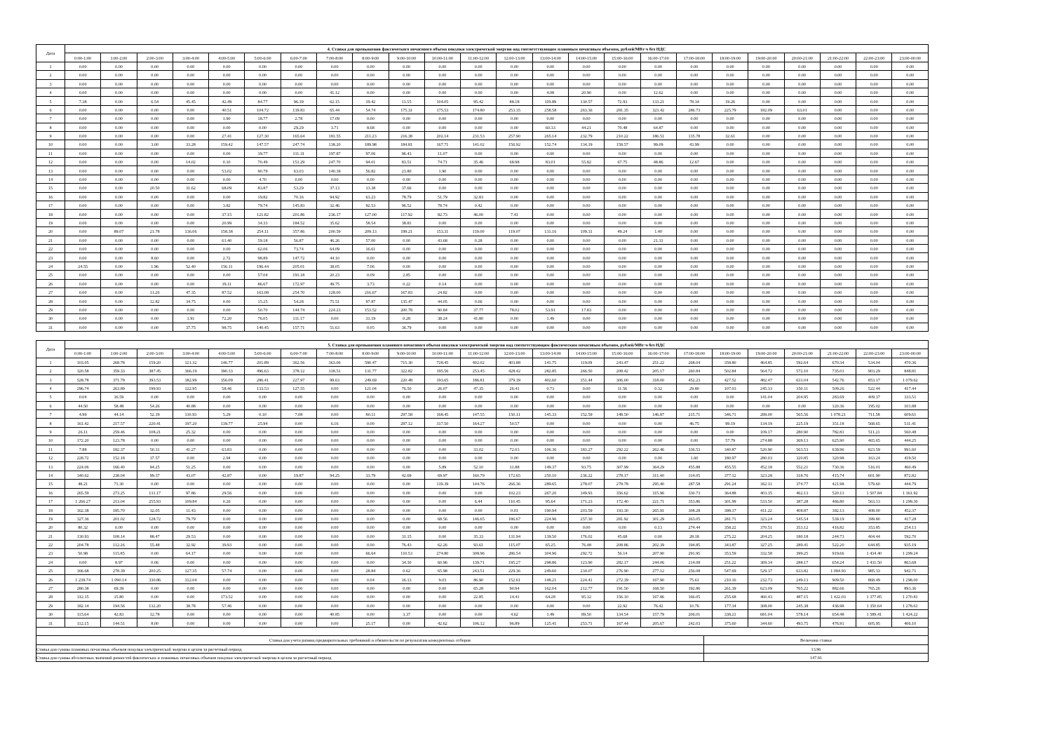| Дата | 4. Ставка для превышения фактического почасового объема покупки электрической энергии над соответствующим плановым почасовым объемом, рублей/МВт·ч без НДС | | | | | | | | | | | | | | | | | | | | | | | |
| --- | --- | --- | --- | --- | --- | --- | --- | --- | --- | --- | --- | --- | --- | --- | --- | --- | --- | --- | --- | --- | --- | --- | --- | --- |
| | 0:00-1:00 | 1:00-2:00 | 2:00-3:00 | 3:00-4:00 | 4:00-5:00 | 5:00-6:00 | 6:00-7:00 | 7:00-8:00 | 8:00-9:00 | 9:00-10:00 | 10:00-11:00 | 11:00-12:00 | 12:00-13:00 | 13:00-14:00 | 14:00-15:00 | 15:00-16:00 | 16:00-17:00 | 17:00-18:00 | 18:00-19:00 | 19:00-20:00 | 20:00-21:00 | 21:00-22:00 | 22:00-23:00 | 23:00-00:00 |
| 1 | 0.00 | 0.00 | 0.00 | 0.00 | 0.00 | 0.00 | 0.00 | 0.00 | 0.00 | 0.00 | 0.00 | 0.00 | 0.00 | 0.00 | 0.00 | 0.00 | 0.00 | 0.00 | 0.00 | 0.00 | 0.00 | 0.00 | 0.00 | 0.00 |
| 2 | 0.00 | 0.00 | 0.00 | 0.00 | 0.00 | 0.00 | 0.00 | 0.00 | 0.00 | 0.00 | 0.00 | 0.00 | 0.00 | 0.00 | 0.00 | 0.00 | 0.00 | 0.00 | 0.00 | 0.00 | 0.00 | 0.00 | 0.00 | 0.00 |
| 3 | 0.00 | 0.00 | 0.00 | 0.00 | 0.00 | 0.00 | 0.00 | 0.00 | 0.00 | 0.00 | 0.00 | 0.00 | 0.00 | 0.00 | 0.00 | 0.00 | 0.00 | 0.00 | 0.00 | 0.00 | 0.00 | 0.00 | 0.00 | 0.00 |
| 4 | 0.00 | 0.00 | 0.00 | 0.00 | 0.00 | 0.00 | 0.00 | 41.12 | 0.00 | 0.00 | 0.00 | 0.00 | 0.00 | 4.08 | 20.90 | 0.00 | 12.62 | 0.00 | 0.00 | 0.00 | 0.00 | 0.00 | 0.00 | 0.00 |
| 5 | 7.38 | 0.00 | 6.54 | 45.45 | 42.49 | 84.77 | 96.39 | 62.15 | 19.42 | 11.55 | 104.05 | 95.42 | 88.18 | 119.89 | 130.57 | 72.93 | 133.21 | 78.34 | 19.26 | 0.00 | 0.00 | 0.00 | 0.00 | 0.00 |
| 6 | 0.00 | 0.00 | 0.00 | 0.00 | 40.51 | 104.72 | 139.83 | 65.44 | 54.74 | 175.31 | 175.53 | 174.80 | 253.35 | 258.58 | 263.36 | 281.35 | 323.42 | 286.73 | 225.79 | 182.09 | 63.01 | 0.00 | 0.00 | 0.00 |
| 7 | 0.00 | 0.00 | 0.00 | 0.00 | 1.90 | 18.77 | 2.78 | 17.09 | 0.00 | 0.00 | 0.00 | 0.00 | 0.00 | 0.00 | 0.00 | 0.00 | 0.00 | 0.00 | 0.00 | 0.00 | 0.00 | 0.00 | 0.00 | 0.00 |
| 8 | 0.00 | 0.00 | 0.00 | 0.00 | 0.00 | 0.00 | 29.29 | 3.71 | 8.68 | 0.00 | 0.00 | 0.00 | 0.00 | 60.33 | 44.21 | 70.48 | 64.87 | 0.00 | 0.00 | 0.00 | 0.00 | 0.00 | 0.00 | 0.00 |
| 9 | 0.00 | 0.00 | 0.00 | 0.00 | 27.41 | 127.30 | 165.64 | 181.55 | 211.23 | 216.38 | 202.14 | 231.53 | 257.90 | 265.14 | 232.79 | 210.22 | 186.51 | 135.78 | 32.61 | 0.00 | 0.00 | 0.00 | 0.00 | 0.00 |
| 10 | 0.00 | 0.00 | 3.00 | 33.28 | 159.42 | 147.57 | 247.74 | 138.20 | 189.98 | 184.81 | 167.71 | 141.02 | 156.92 | 152.74 | 134.19 | 158.57 | 99.09 | 43.99 | 0.00 | 0.00 | 0.00 | 0.00 | 0.00 | 0.00 |
| 11 | 0.00 | 0.00 | 0.00 | 0.00 | 0.00 | 39.77 | 111.31 | 197.87 | 97.06 | 96.43 | 11.07 | 0.00 | 0.00 | 0.00 | 0.00 | 0.00 | 0.00 | 0.00 | 0.00 | 0.00 | 0.00 | 0.00 | 0.00 | 0.00 |
| 12 | 0.00 | 0.00 | 0.00 | 14.02 | 0.10 | 70.49 | 151.29 | 247.70 | 94.01 | 83.51 | 74.71 | 35.46 | 68.98 | 83.01 | 55.82 | 67.75 | 48.86 | 12.67 | 0.00 | 0.00 | 0.00 | 0.00 | 0.00 | 0.00 |
| 13 | 0.00 | 0.00 | 0.00 | 0.00 | 53.02 | 90.79 | 63.03 | 140.39 | 56.82 | 23.80 | 1.90 | 0.00 | 0.00 | 0.00 | 0.00 | 0.00 | 0.00 | 0.00 | 0.00 | 0.00 | 0.00 | 0.00 | 0.00 | 0.00 |
| 14 | 0.00 | 0.00 | 0.00 | 0.00 | 0.00 | 4.70 | 0.00 | 0.00 | 0.00 | 0.00 | 0.00 | 0.00 | 0.00 | 0.00 | 0.00 | 0.00 | 0.00 | 0.00 | 0.00 | 0.00 | 0.00 | 0.00 | 0.00 | 0.00 |
| 15 | 0.00 | 0.00 | 20.50 | 31.62 | 68.09 | 83.87 | 53.29 | 37.13 | 13.38 | 37.66 | 0.00 | 0.00 | 0.00 | 0.00 | 0.00 | 0.00 | 0.00 | 0.00 | 0.00 | 0.00 | 0.00 | 0.00 | 0.00 | 0.00 |
| 16 | 0.00 | 0.00 | 0.00 | 0.00 | 0.00 | 19.82 | 70.16 | 94.92 | 63.23 | 78.79 | 51.79 | 32.83 | 0.00 | 0.00 | 0.00 | 0.00 | 0.00 | 0.00 | 0.00 | 0.00 | 0.00 | 0.00 | 0.00 | 0.00 |
| 17 | 0.00 | 0.00 | 0.00 | 0.00 | 3.82 | 79.74 | 145.83 | 32.46 | 92.53 | 96.52 | 78.74 | 0.42 | 0.00 | 0.00 | 0.00 | 0.00 | 0.00 | 0.00 | 0.00 | 0.00 | 0.00 | 0.00 | 0.00 | 0.00 |
| 18 | 0.00 | 0.00 | 0.00 | 0.00 | 37.15 | 121.82 | 201.86 | 236.17 | 127.00 | 117.92 | 82.73 | 46.00 | 7.41 | 0.00 | 0.00 | 0.00 | 0.00 | 0.00 | 0.00 | 0.00 | 0.00 | 0.00 | 0.00 | 0.00 |
| 19 | 0.00 | 0.00 | 0.00 | 0.00 | 20.99 | 34.33 | 184.52 | 35.62 | 58.54 | 38.81 | 0.00 | 0.00 | 0.00 | 0.00 | 0.00 | 0.00 | 0.00 | 0.00 | 0.00 | 0.00 | 0.00 | 0.00 | 0.00 | 0.00 |
| 20 | 0.00 | 89.07 | 21.78 | 136.06 | 158.38 | 254.11 | 357.86 | 200.59 | 209.13 | 199.21 | 153.31 | 119.00 | 119.07 | 131.16 | 109.31 | 49.24 | 1.40 | 0.00 | 0.00 | 0.00 | 0.00 | 0.00 | 0.00 | 0.00 |
| 21 | 0.00 | 0.00 | 0.00 | 0.00 | 61.40 | 59.18 | 56.87 | 46.26 | 57.00 | 0.00 | 43.68 | 0.28 | 0.00 | 0.00 | 0.00 | 0.00 | 21.31 | 0.00 | 0.00 | 0.00 | 0.00 | 0.00 | 0.00 | 0.00 |
| 22 | 0.00 | 0.00 | 0.00 | 0.00 | 0.00 | 62.06 | 73.74 | 64.09 | 16.61 | 0.00 | 0.00 | 0.00 | 0.00 | 0.00 | 0.00 | 0.00 | 0.00 | 0.00 | 0.00 | 0.00 | 0.00 | 0.00 | 0.00 | 0.00 |
| 23 | 0.00 | 0.00 | 8.60 | 0.00 | 2.72 | 98.89 | 147.72 | 44.10 | 0.00 | 0.00 | 0.00 | 0.00 | 0.00 | 0.00 | 0.00 | 0.00 | 0.00 | 0.00 | 0.00 | 0.00 | 0.00 | 0.00 | 0.00 | 0.00 |
| 24 | 24.55 | 0.00 | 1.96 | 52.40 | 156.11 | 196.44 | 205.01 | 38.05 | 7.06 | 0.00 | 0.00 | 0.00 | 0.00 | 0.00 | 0.00 | 0.00 | 0.00 | 0.00 | 0.00 | 0.00 | 0.00 | 0.00 | 0.00 | 0.00 |
| 25 | 0.00 | 0.00 | 0.00 | 0.00 | 0.00 | 57.04 | 191.18 | 20.23 | 0.09 | 2.85 | 0.00 | 0.00 | 0.00 | 0.00 | 0.00 | 0.00 | 0.00 | 0.00 | 0.00 | 0.00 | 0.00 | 0.00 | 0.00 | 0.00 |
| 26 | 0.00 | 0.00 | 0.00 | 0.00 | 19.11 | 86.67 | 172.97 | 49.75 | 3.73 | 0.22 | 0.14 | 0.00 | 0.00 | 0.00 | 0.00 | 0.00 | 0.00 | 0.00 | 0.00 | 0.00 | 0.00 | 0.00 | 0.00 | 0.00 |
| 27 | 0.00 | 0.00 | 11.26 | 47.35 | 87.52 | 163.08 | 254.70 | 128.00 | 216.67 | 167.83 | 24.82 | 0.00 | 0.00 | 0.00 | 0.00 | 0.00 | 0.00 | 0.00 | 0.00 | 0.00 | 0.00 | 0.00 | 0.00 | 0.00 |
| 28 | 0.00 | 0.00 | 12.82 | 34.75 | 0.00 | 15.25 | 54.28 | 75.51 | 97.87 | 135.47 | 44.05 | 0.06 | 0.00 | 0.00 | 0.00 | 0.00 | 0.00 | 0.00 | 0.00 | 0.00 | 0.00 | 0.00 | 0.00 | 0.00 |
| 29 | 0.00 | 0.00 | 0.00 | 0.00 | 0.00 | 50.70 | 144.74 | 224.23 | 153.52 | 200.78 | 90.84 | 37.77 | 78.02 | 53.91 | 17.83 | 0.00 | 0.00 | 0.00 | 0.00 | 0.00 | 0.00 | 0.00 | 0.00 | 0.00 |
| 30 | 0.00 | 0.00 | 0.00 | 1.91 | 72.20 | 76.05 | 111.17 | 0.00 | 31.19 | 0.28 | 38.24 | 41.80 | 0.00 | 1.49 | 0.00 | 0.00 | 0.00 | 0.00 | 0.00 | 0.00 | 0.00 | 0.00 | 0.00 | 0.00 |
| 31 | 0.00 | 0.00 | 0.00 | 37.75 | 98.75 | 140.45 | 157.71 | 51.63 | 0.05 | 36.79 | 0.00 | 0.00 | 0.00 | 0.00 | 0.00 | 0.00 | 0.00 | 0.00 | 0.00 | 0.00 | 0.00 | 0.00 | 0.00 | 0.00 |
| Дата | 5. Ставка для превышения планового почасового объема покупки электрической энергии над соответствующим фактическим почасовым объемом, рублей/МВт·ч без НДС | | | | | | | | | | | | | | | | | | | | | | | |
| --- | --- | --- | --- | --- | --- | --- | --- | --- | --- | --- | --- | --- | --- | --- | --- | --- | --- | --- | --- | --- | --- | --- | --- | --- |
| | 0:00-1:00 | 1:00-2:00 | 2:00-3:00 | 3:00-4:00 | 4:00-5:00 | 5:00-6:00 | 6:00-7:00 | 7:00-8:00 | 8:00-9:00 | 9:00-10:00 | 10:00-11:00 | 11:00-12:00 | 12:00-13:00 | 13:00-14:00 | 14:00-15:00 | 15:00-16:00 | 16:00-17:00 | 17:00-18:00 | 18:00-19:00 | 19:00-20:00 | 20:00-21:00 | 21:00-22:00 | 22:00-23:00 | 23:00-00:00 |
| 1 | 103.05 | 268.78 | 159.20 | 121.32 | 146.77 | 201.89 | 362.56 | 363.06 | 590.47 | 715.30 | 728.45 | 402.02 | 403.88 | 141.75 | 119.09 | 243.47 | 251.22 | 268.04 | 358.80 | 464.85 | 592.64 | 670.34 | 534.04 | 470.36 |
| 2 | 320.58 | 359.33 | 387.45 | 366.19 | 390.33 | 496.63 | 378.12 | 318.51 | 131.77 | 322.82 | 195.56 | 253.45 | 428.42 | 282.85 | 266.50 | 208.42 | 205.17 | 260.84 | 502.84 | 564.72 | 572.10 | 735.01 | 903.29 | 848.81 |
| 3 | 528.78 | 371.79 | 393.53 | 382.99 | 356.09 | 286.41 | 227.97 | 99.63 | 249.69 | 220.48 | 193.65 | 186.81 | 379.39 | 402.60 | 351.44 | 306.00 | 318.00 | 452.23 | 427.52 | 482.47 | 631.04 | 542.76 | 853.17 | 1 079.62 |
| 4 | 296.74 | 263.89 | 199.93 | 122.95 | 58.46 | 133.53 | 127.55 | 0.00 | 121.04 | 76.50 | 26.07 | 47.35 | 26.41 | 0.73 | 0.00 | 11.56 | 0.32 | 29.80 | 107.03 | 245.33 | 350.11 | 509.26 | 522.44 | 417.44 |
| 5 | 0.04 | 16.59 | 0.00 | 0.00 | 0.00 | 0.00 | 0.00 | 0.00 | 0.00 | 0.00 | 0.00 | 0.00 | 0.00 | 0.00 | 0.00 | 0.00 | 0.00 | 0.00 | 0.00 | 141.04 | 204.95 | 283.69 | 409.37 | 333.51 |
| 6 | 44.50 | 58.48 | 54.26 | 40.88 | 0.00 | 0.00 | 0.00 | 0.00 | 0.00 | 0.00 | 0.00 | 0.00 | 0.00 | 0.00 | 0.00 | 0.00 | 0.00 | 0.00 | 0.00 | 0.00 | 0.00 | 120.36 | 195.02 | 101.88 |
| 7 | 4.99 | 44.14 | 52.19 | 110.93 | 5.29 | 0.10 | 7.08 | 0.00 | 80.11 | 297.58 | 168.45 | 147.55 | 150.11 | 145.33 | 152.59 | 148.50 | 146.87 | 215.71 | 346.71 | 289.00 | 565.56 | 1 078.21 | 711.58 | 609.61 |
| 8 | 161.42 | 217.57 | 220.41 | 197.20 | 139.77 | 25.94 | 0.00 | 6.16 | 0.00 | 297.12 | 317.50 | 164.27 | 50.57 | 0.00 | 0.00 | 0.00 | 0.00 | 46.75 | 99.19 | 134.19 | 225.19 | 351.18 | 568.65 | 511.41 |
| 9 | 26.11 | 259.46 | 108.21 | 25.32 | 0.00 | 0.00 | 0.00 | 0.00 | 0.00 | 0.00 | 0.00 | 0.00 | 0.00 | 0.00 | 0.00 | 0.00 | 0.00 | 0.00 | 0.00 | 109.17 | 280.90 | 782.81 | 511.21 | 560.48 |
| 10 | 172.20 | 123.78 | 0.00 | 0.00 | 0.00 | 0.00 | 0.00 | 0.00 | 0.00 | 0.00 | 0.00 | 0.00 | 0.00 | 0.00 | 0.00 | 0.00 | 0.00 | 0.00 | 57.79 | 274.88 | 369.13 | 625.90 | 465.65 | 444.25 |
| 11 | 7.88 | 182.37 | 50.31 | 41.27 | 63.83 | 0.00 | 0.00 | 0.00 | 0.00 | 0.00 | 0.00 | 33.02 | 72.03 | 106.36 | 183.27 | 292.22 | 262.46 | 336.53 | 340.87 | 520.90 | 563.53 | 639.96 | 823.59 | 991.60 |
| 12 | 228.72 | 152.18 | 37.57 | 0.00 | 2.94 | 0.00 | 0.00 | 0.00 | 0.00 | 0.00 | 0.00 | 0.00 | 0.00 | 0.00 | 0.00 | 0.00 | 0.00 | 1.60 | 180.97 | 280.03 | 320.85 | 320.98 | 163.24 | 419.50 |
| 13 | 224.06 | 166.40 | 94.25 | 51.25 | 0.00 | 0.00 | 0.00 | 0.00 | 0.00 | 0.00 | 5.89 | 52.10 | 31.88 | 149.37 | 93.75 | 307.99 | 364.29 | 455.88 | 455.55 | 452.18 | 552.21 | 730.36 | 516.01 | 460.49 |
| 14 | 340.62 | 238.04 | 99.37 | 43.07 | 42.87 | 0.00 | 19.87 | 94.25 | 33.79 | 42.69 | 69.97 | 160.79 | 172.65 | 250.10 | 236.22 | 278.17 | 311.40 | 314.05 | 377.12 | 323.28 | 318.76 | 415.74 | 601.90 | 872.82 |
| 15 | 48.21 | 71.30 | 0.00 | 0.00 | 0.00 | 0.00 | 0.00 | 0.00 | 0.00 | 0.00 | 119.39 | 144.76 | 266.36 | 289.65 | 278.07 | 278.78 | 295.40 | 287.58 | 291.24 | 362.11 | 374.77 | 421.98 | 579.60 | 444.79 |
| 16 | 265.59 | 273.25 | 131.17 | 97.86 | 29.56 | 0.00 | 0.00 | 0.00 | 0.00 | 0.00 | 0.00 | 0.00 | 102.23 | 267.20 | 349.93 | 356.62 | 315.96 | 330.73 | 364.88 | 403.35 | 462.13 | 520.13 | 1 507.84 | 1 361.92 |
| 17 | 1 266.27 | 213.04 | 255.93 | 109.84 | 0.26 | 0.00 | 0.00 | 0.00 | 0.00 | 0.00 | 0.00 | 6.44 | 110.45 | 95.64 | 171.23 | 172.40 | 221.71 | 353.86 | 301.99 | 533.50 | 387.28 | 466.80 | 563.13 | 1 299.30 |
| 18 | 162.38 | 185.70 | 32.05 | 11.43 | 0.00 | 0.00 | 0.00 | 0.00 | 0.00 | 0.00 | 0.00 | 0.00 | 0.01 | 190.94 | 203.59 | 193.30 | 265.91 | 308.28 | 398.17 | 411.22 | 408.87 | 392.13 | 408.00 | 452.37 |
| 19 | 327.36 | 201.02 | 128.72 | 79.79 | 0.00 | 0.00 | 0.00 | 0.00 | 0.00 | 0.00 | 68.56 | 146.65 | 186.67 | 224.96 | 257.30 | 281.92 | 301.29 | 263.05 | 281.71 | 323.24 | 545.54 | 539.19 | 399.80 | 417.28 |
| 20 | 80.32 | 0.00 | 0.00 | 0.00 | 0.00 | 0.00 | 0.00 | 0.00 | 0.00 | 0.00 | 0.00 | 0.00 | 0.00 | 0.00 | 0.00 | 0.00 | 0.13 | 274.44 | 358.22 | 370.51 | 353.12 | 416.82 | 353.85 | 254.13 |
| 21 | 130.93 | 108.14 | 88.47 | 29.53 | 0.00 | 0.00 | 0.00 | 0.00 | 0.00 | 31.15 | 0.00 | 35.33 | 131.94 | 139.50 | 176.02 | 45.68 | 0.00 | 28.18 | 275.22 | 204.25 | 180.18 | 244.73 | 404.44 | 592.70 |
| 22 | 204.78 | 112.26 | 55.48 | 32.92 | 39.93 | 0.00 | 0.00 | 0.00 | 0.00 | 76.43 | 62.26 | 93.61 | 115.07 | 65.25 | 76.48 | 208.86 | 202.39 | 194.85 | 343.87 | 327.25 | 289.41 | 522.20 | 644.85 | 935.19 |
| 23 | 50.98 | 115.85 | 0.00 | 64.17 | 0.00 | 0.00 | 0.00 | 0.00 | 66.64 | 110.53 | 274.80 | 308.96 | 286.54 | 304.96 | 292.72 | 56.14 | 207.90 | 291.95 | 353.59 | 332.58 | 399.25 | 919.66 | 1 434.40 | 1 299.24 |
| 24 | 0.00 | 8.97 | 0.06 | 0.00 | 0.00 | 0.00 | 0.00 | 0.00 | 0.00 | 34.30 | 60.96 | 139.71 | 195.27 | 298.86 | 123.90 | 282.17 | 244.06 | 214.08 | 251.22 | 369.34 | 288.17 | 654.24 | 1 431.50 | 863.68 |
| 25 | 166.68 | 278.39 | 200.25 | 127.35 | 57.74 | 0.00 | 0.00 | 0.00 | 28.84 | 0.62 | 65.98 | 243.51 | 229.36 | 249.60 | 234.07 | 276.90 | 277.12 | 256.08 | 547.69 | 529.37 | 633.82 | 1 084.93 | 985.33 | 942.71 |
| 26 | 1 239.74 | 1 090.14 | 330.86 | 312.04 | 0.00 | 0.00 | 0.00 | 0.00 | 0.04 | 16.13 | 9.03 | 86.90 | 152.61 | 148.21 | 224.41 | 272.39 | 167.90 | 75.61 | 210.16 | 232.73 | 249.13 | 909.50 | 868.49 | 1 298.00 |
| 27 | 280.38 | 69.39 | 0.00 | 0.00 | 0.00 | 0.00 | 0.00 | 0.00 | 0.00 | 0.00 | 0.00 | 65.28 | 90.94 | 162.04 | 212.77 | 191.50 | 168.50 | 192.86 | 261.39 | 623.09 | 765.22 | 882.66 | 765.26 | 893.36 |
| 28 | 312.15 | 15.80 | 0.00 | 0.00 | 173.52 | 0.00 | 0.00 | 0.00 | 0.00 | 0.00 | 0.00 | 22.85 | 14.41 | 64.28 | 95.32 | 156.10 | 167.86 | 166.05 | 255.68 | 460.43 | 487.15 | 1 422.03 | 1 377.85 | 1 270.81 |
| 29 | 182.14 | 194.56 | 132.20 | 38.78 | 57.46 | 0.00 | 0.00 | 0.00 | 0.00 | 0.00 | 0.00 | 0.00 | 0.00 | 0.00 | 0.00 | 22.92 | 76.42 | 10.76 | 177.34 | 308.00 | 245.38 | 436.98 | 1 350.64 | 1 278.61 |
| 30 | 115.64 | 42.83 | 12.78 | 0.00 | 0.00 | 0.00 | 0.00 | 40.85 | 0.00 | 3.37 | 0.00 | 0.00 | 4.62 | 1.49 | 89.50 | 134.54 | 157.79 | 206.01 | 338.21 | 681.04 | 578.14 | 654.48 | 1 589.41 | 1 424.22 |
| 31 | 112.15 | 144.51 | 8.00 | 0.00 | 0.00 | 0.00 | 0.00 | 0.00 | 25.17 | 0.00 | 42.62 | 106.12 | 96.89 | 125.41 | 253.71 | 167.44 | 205.67 | 242.03 | 375.60 | 344.60 | 493.75 | 476.91 | 605.95 | 406.10 |
| Ставка для учета разниц предварительных требований и обязательств по результатам конкурентных отборов | Величина ставки |
| Ставка для суммы плановых почасовых объемов покупки электрической энергии в целом за расчетный период | 13.96 |
| Ставка для суммы абсолютных значений разностей фактических и плановых почасовых объемов покупки электрической энергии в целом за расчетный период | 147.91 |